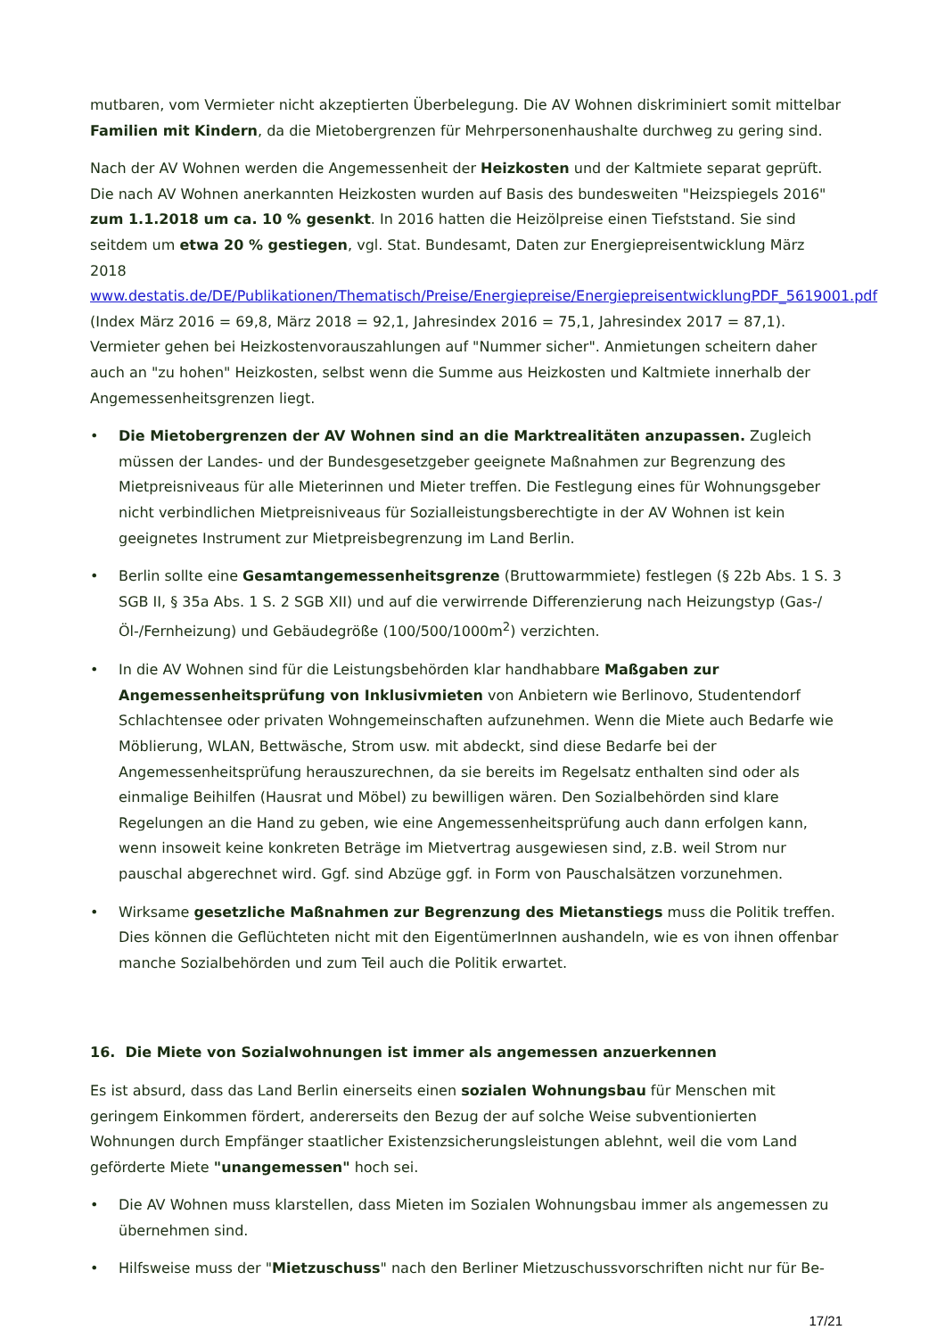mutbaren, vom Vermieter nicht akzeptierten Überbelegung. Die AV Wohnen diskriminiert somit mittelbar Familien mit Kindern, da die Mietobergrenzen für Mehrpersonenhaushalte durchweg zu gering sind.
Nach der AV Wohnen werden die Angemessenheit der Heizkosten und der Kaltmiete separat geprüft. Die nach AV Wohnen anerkannten Heizkosten wurden auf Basis des bundesweiten "Heizspiegels 2016" zum 1.1.2018 um ca. 10 % gesenkt. In 2016 hatten die Heizölpreise einen Tiefststand. Sie sind seitdem um etwa 20 % gestiegen, vgl. Stat. Bundesamt, Daten zur Energiepreisentwicklung März 2018 www.destatis.de/DE/Publikationen/Thematisch/Preise/Energiepreise/EnergiepreisentwicklungPDF_5619001.pdf (Index März 2016 = 69,8, März 2018 = 92,1, Jahresindex 2016 = 75,1, Jahresindex 2017 = 87,1). Vermieter gehen bei Heizkostenvorauszahlungen auf "Nummer sicher". Anmietungen scheitern daher auch an "zu hohen" Heizkosten, selbst wenn die Summe aus Heizkosten und Kaltmiete innerhalb der Angemessenheitsgrenzen liegt.
• Die Mietobergrenzen der AV Wohnen sind an die Marktrealitäten anzupassen. Zugleich müssen der Landes- und der Bundesgesetzgeber geeignete Maßnahmen zur Begrenzung des Mietpreisniveaus für alle Mieterinnen und Mieter treffen. Die Festlegung eines für Wohnungsgeber nicht verbindlichen Mietpreisniveaus für Sozialleistungsberechtigte in der AV Wohnen ist kein geeignetes Instrument zur Mietpreisbegrenzung im Land Berlin.
• Berlin sollte eine Gesamtangemessenheitsgrenze (Bruttowarmmiete) festlegen (§ 22b Abs. 1 S. 3 SGB II, § 35a Abs. 1 S. 2 SGB XII) und auf die verwirrende Differenzierung nach Heizungstyp (Gas-/Öl-/Fernheizung) und Gebäudegröße (100/500/1000m<sup>2</sup>) verzichten.
• In die AV Wohnen sind für die Leistungsbehörden klar handhabbare Maßgaben zur Angemessenheitsprüfung von Inklusivmieten von Anbietern wie Berlinovo, Studentendorf Schlachtensee oder privaten Wohngemeinschaften aufzunehmen. Wenn die Miete auch Bedarfe wie Möblierung, WLAN, Bettwäsche, Strom usw. mit abdeckt, sind diese Bedarfe bei der Angemessenheitsprüfung herauszurechnen, da sie bereits im Regelsatz enthalten sind oder als einmalige Beihilfen (Hausrat und Möbel) zu bewilligen wären. Den Sozialbehörden sind klare Regelungen an die Hand zu geben, wie eine Angemessenheitsprüfung auch dann erfolgen kann, wenn insoweit keine konkreten Beträge im Mietvertrag ausgewiesen sind, z.B. weil Strom nur pauschal abgerechnet wird. Ggf. sind Abzüge ggf. in Form von Pauschalsätzen vorzunehmen.
• Wirksame gesetzliche Maßnahmen zur Begrenzung des Mietanstiegs muss die Politik treffen. Dies können die Geflüchteten nicht mit den EigentümerInnen aushandeln, wie es von ihnen offenbar manche Sozialbehörden und zum Teil auch die Politik erwartet.
16. Die Miete von Sozialwohnungen ist immer als angemessen anzuerkennen
Es ist absurd, dass das Land Berlin einerseits einen sozialen Wohnungsbau für Menschen mit geringem Einkommen fördert, andererseits den Bezug der auf solche Weise subventionierten Wohnungen durch Empfänger staatlicher Existenzsicherungsleistungen ablehnt, weil die vom Land geförderte Miete "unangemessen" hoch sei.
• Die AV Wohnen muss klarstellen, dass Mieten im Sozialen Wohnungsbau immer als angemessen zu übernehmen sind.
• Hilfsweise muss der "Mietzuschuss" nach den Berliner Mietzuschussvorschriften nicht nur für Be-
17/21